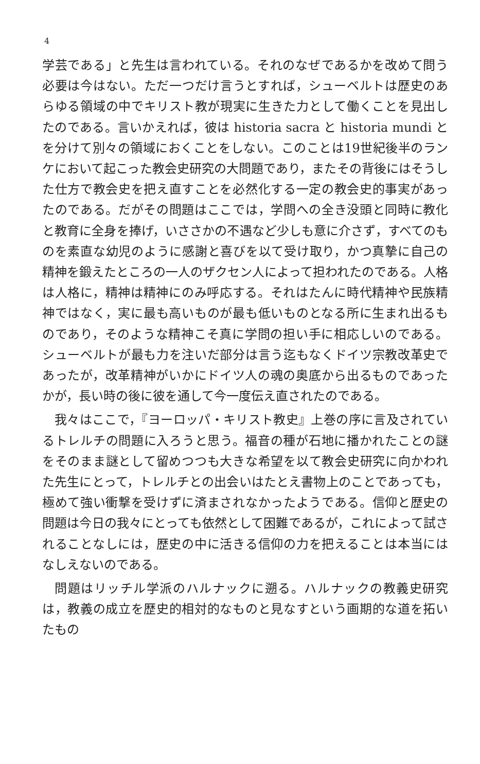4
学芸である」と先生は言われている。それのなぜであるかを改めて問う必要は今はない。ただ一つだけ言うとすれば，シューベルトは歴史のあらゆる領域の中でキリスト教が現実に生きた力として働くことを見出したのである。言いかえれば，彼は historia sacra と historia mundi とを分けて別々の領域におくことをしない。このことは19世紀後半のランケにおいて起こった教会史研究の大問題であり，またその背後にはそうした仕方で教会史を把え直すことを必然化する一定の教会史的事実があったのである。だがその問題はここでは，学問への全き没頭と同時に教化と教育に全身を捧げ，いささかの不遇など少しも意に介さず，すべてのものを素直な幼児のように感謝と喜びを以て受け取り，かつ真摯に自己の精神を鍛えたところの一人のザクセン人によって担われたのである。人格は人格に，精神は精神にのみ呼応する。それはたんに時代精神や民族精神ではなく，実に最も高いものが最も低いものとなる所に生まれ出るものであり，そのような精神こそ真に学問の担い手に相応しいのである。シューベルトが最も力を注いだ部分は言う迄もなくドイツ宗教改革史であったが，改革精神がいかにドイツ人の魂の奥底から出るものであったかが，長い時の後に彼を通して今一度伝え直されたのである。
我々はここで，『ヨーロッパ・キリスト教史』上巻の序に言及されているトレルチの問題に入ろうと思う。福音の種が石地に播かれたことの謎をそのまま謎として留めつつも大きな希望を以て教会史研究に向かわれた先生にとって，トレルチとの出会いはたとえ書物上のことであっても，極めて強い衝撃を受けずに済まされなかったようである。信仰と歴史の問題は今日の我々にとっても依然として困難であるが，これによって試されることなしには，歴史の中に活きる信仰の力を把えることは本当にはなしえないのである。
問題はリッチル学派のハルナックに遡る。ハルナックの教義史研究は，教義の成立を歴史的相対的なものと見なすという画期的な道を拓いたもの